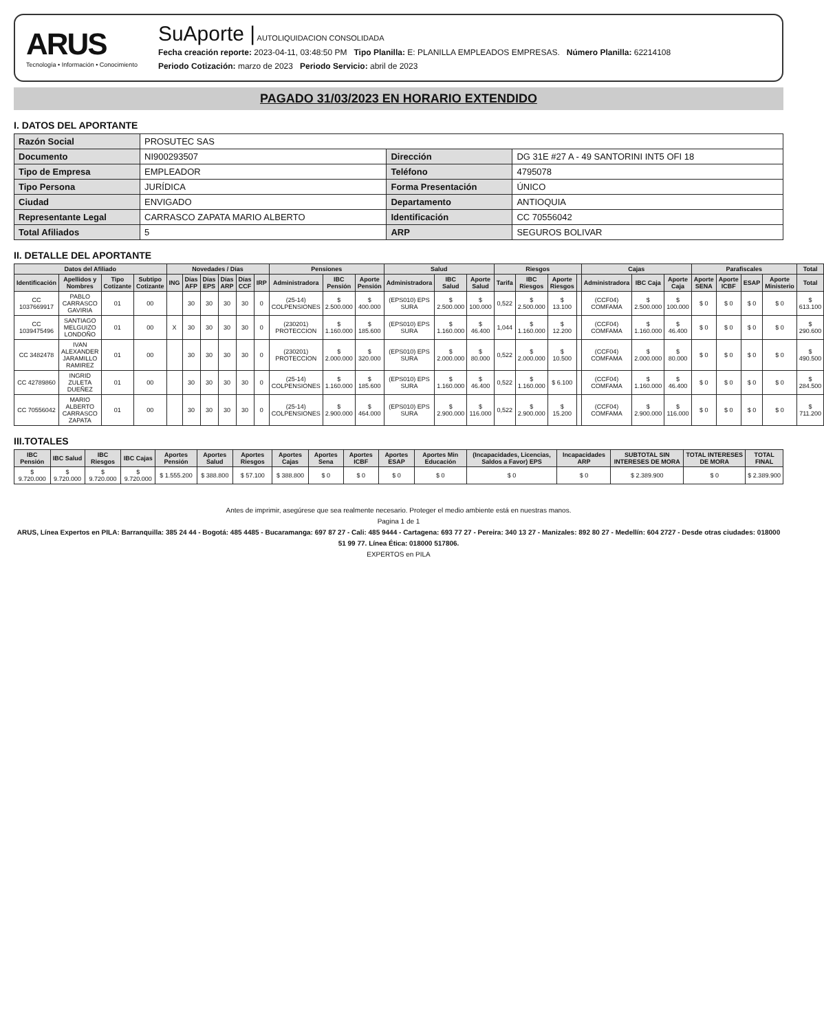ARUS
Tecnología • Información • Conocimiento
SuAporte | AUTOLIQUIDACION CONSOLIDADA
Fecha creación reporte: 2023-04-11, 03:48:50 PM Tipo Planilla: E: PLANILLA EMPLEADOS EMPRESAS. Número Planilla: 62214108
Periodo Cotización: marzo de 2023 Periodo Servicio: abril de 2023
PAGADO 31/03/2023 EN HORARIO EXTENDIDO
I. DATOS DEL APORTANTE
| Razón Social | PROSUTEC SAS | | |
| Documento | NI900293507 | Dirección | DG 31E #27 A - 49 SANTORINI INT5 OFI 18 |
| Tipo de Empresa | EMPLEADOR | Teléfono | 4795078 |
| Tipo Persona | JURÍDICA | Forma Presentación | ÚNICO |
| Ciudad | ENVIGADO | Departamento | ANTIOQUIA |
| Representante Legal | CARRASCO ZAPATA MARIO ALBERTO | Identificación | CC 70556042 |
| Total Afiliados | 5 | ARP | SEGUROS BOLIVAR |
II. DETALLE DEL APORTANTE
| Datos del Afiliado | | | | Novedades / Días | | | | | | Pensiones | | | Salud | | | Riesgos | | | | Cajas | | | Parafiscales | | | | Total |
| --- | --- | --- | --- | --- | --- | --- | --- | --- | --- | --- | --- | --- | --- | --- | --- | --- | --- | --- | --- | --- | --- | --- | --- | --- | --- | --- | --- |
| Identificación | Apellidos y Nombres | Tipo Cotizante | Subtipo Cotizante | ING | Días AFP | Días EPS | Días ARP | Días CCF | IRP | Administradora | IBC Pensión | Aporte Pensión | Administradora | IBC Salud | Aporte Salud | Tarifa | IBC Riesgos | Aporte Riesgos | | Administradora | IBC Caja | Aporte Caja | Aporte SENA | Aporte ICBF | ESAP | Aporte Ministerio | Total |
| CC 1037669917 | PABLO CARRASCO GAVIRIA | 01 | 00 | | 30 | 30 | 30 | 30 | 0 | (25-14) COLPENSIONES | $ 2.500.000 | $ 400.000 | (EPS010) EPS SURA | $ 2.500.000 | $ 100.000 | 0,522 | $ 2.500.000 | $ 13.100 | | (CCF04) COMFAMA | $ 2.500.000 | $ 100.000 | $ 0 | $ 0 | $ 0 | $ 0 | $ 613.100 |
| CC 1039475496 | SANTIAGO MELGUIZO LONDOÑO | 01 | 00 | X | 30 | 30 | 30 | 30 | 0 | (230201) PROTECCION | $ 1.160.000 | $ 185.600 | (EPS010) EPS SURA | $ 1.160.000 | $ 46.400 | 1,044 | $ 1.160.000 | $ 12.200 | | (CCF04) COMFAMA | $ 1.160.000 | $ 46.400 | $ 0 | $ 0 | $ 0 | $ 0 | $ 290.600 |
| CC 3482478 | IVAN ALEXANDER JARAMILLO RAMIREZ | 01 | 00 | | 30 | 30 | 30 | 30 | 0 | (230201) PROTECCION | $ 2.000.000 | $ 320.000 | (EPS010) EPS SURA | $ 2.000.000 | $ 80.000 | 0,522 | $ 2.000.000 | $ 10.500 | | (CCF04) COMFAMA | $ 2.000.000 | $ 80.000 | $ 0 | $ 0 | $ 0 | $ 0 | $ 490.500 |
| CC 42789860 | INGRID ZULETA DUEÑEZ | 01 | 00 | | 30 | 30 | 30 | 30 | 0 | (25-14) COLPENSIONES | $ 1.160.000 | $ 185.600 | (EPS010) EPS SURA | $ 1.160.000 | $ 46.400 | 0,522 | $ 1.160.000 | $ 6.100 | | (CCF04) COMFAMA | $ 1.160.000 | $ 46.400 | $ 0 | $ 0 | $ 0 | $ 0 | $ 284.500 |
| CC 70556042 | MARIO ALBERTO CARRASCO ZAPATA | 01 | 00 | | 30 | 30 | 30 | 30 | 0 | (25-14) COLPENSIONES | $ 2.900.000 | $ 464.000 | (EPS010) EPS SURA | $ 2.900.000 | $ 116.000 | 0,522 | $ 2.900.000 | $ 15.200 | | (CCF04) COMFAMA | $ 2.900.000 | $ 116.000 | $ 0 | $ 0 | $ 0 | $ 0 | $ 711.200 |
III.TOTALES
| IBC Pensión | IBC Salud | IBC Riesgos | IBC Cajas | Aportes Pensión | Aportes Salud | Aportes Riesgos | Aportes Cajas | Aportes Sena | Aportes ICBF | Aportes ESAP | Aportes Min Educación | (Incapacidades, Licencias, Saldos a Favor) EPS | Incapacidades ARP | SUBTOTAL SIN INTERESES DE MORA | TOTAL INTERESES DE MORA | TOTAL FINAL |
| --- | --- | --- | --- | --- | --- | --- | --- | --- | --- | --- | --- | --- | --- | --- | --- | --- |
| $ 9.720.000 | $ 9.720.000 | $ 9.720.000 | $ 9.720.000 | $ 1.555.200 | $ 388.800 | $ 57.100 | $ 388.800 | $ 0 | $ 0 | $ 0 | $ 0 | $ 0 | $ 0 | $ 2.389.900 | $ 0 | $ 2.389.900 |
Antes de imprimir, asegúrese que sea realmente necesario. Proteger el medio ambiente está en nuestras manos.
Pagina 1 de 1
ARUS, Línea Expertos en PILA: Barranquilla: 385 24 44 - Bogotá: 485 4485 - Bucaramanga: 697 87 27 - Cali: 485 9444 - Cartagena: 693 77 27 - Pereira: 340 13 27 - Manizales: 892 80 27 - Medellín: 604 2727 - Desde otras ciudades: 018000 51 99 77. Línea Ética: 018000 517806.
EXPERTOS en PILA